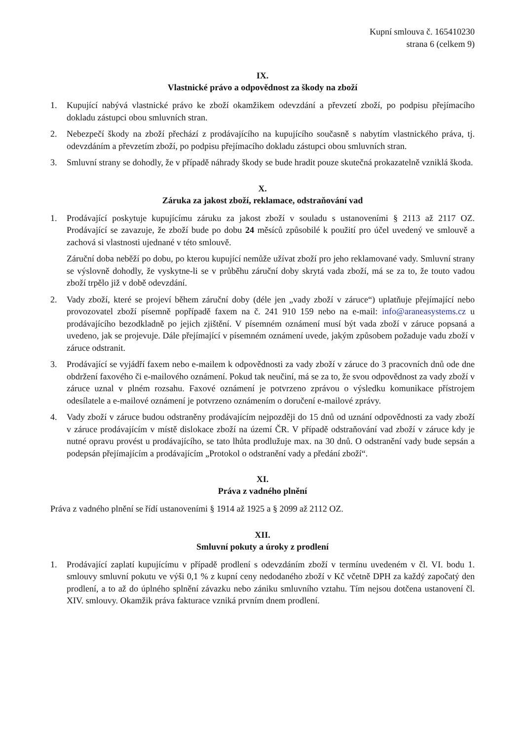Kupní smlouva č. 165410230
strana 6 (celkem 9)
IX.
Vlastnické právo a odpovědnost za škody na zboží
1. Kupující nabývá vlastnické právo ke zboží okamžikem odevzdání a převzetí zboží, po podpisu přejímacího dokladu zástupci obou smluvních stran.
2. Nebezpečí škody na zboží přechází z prodávajícího na kupujícího současně s nabytím vlastnického práva, tj. odevzdáním a převzetím zboží, po podpisu přejímacího dokladu zástupci obou smluvních stran.
3. Smluvní strany se dohodly, že v případě náhrady škody se bude hradit pouze skutečná prokazatelně vzniklá škoda.
X.
Záruka za jakost zboží, reklamace, odstraňování vad
1. Prodávající poskytuje kupujícímu záruku za jakost zboží v souladu s ustanoveními § 2113 až 2117 OZ. Prodávající se zavazuje, že zboží bude po dobu 24 měsíců způsobilé k použití pro účel uvedený ve smlouvě a zachová si vlastnosti ujednané v této smlouvě.
Záruční doba neběží po dobu, po kterou kupující nemůže užívat zboží pro jeho reklamované vady. Smluvní strany se výslovně dohodly, že vyskytne-li se v průběhu záruční doby skrytá vada zboží, má se za to, že touto vadou zboží trpělo již v době odevzdání.
2. Vady zboží, které se projeví během záruční doby (déle jen „vady zboží v záruce“) uplatňuje přejímající nebo provozovatel zboží písemně popřípadě faxem na č. 241 910 159 nebo na e-mail: info@araneasystems.cz u prodávajícího bezodkladně po jejich zjištění. V písemném oznámení musí být vada zboží v záruce popsaná a uvedeno, jak se projevuje. Dále přejímající v písemném oznámení uvede, jakým způsobem požaduje vadu zboží v záruce odstranit.
3. Prodávající se vyjádří faxem nebo e-mailem k odpovědnosti za vady zboží v záruce do 3 pracovních dnů ode dne obdržení faxového či e-mailového oznámení. Pokud tak neučiní, má se za to, že svou odpovědnost za vady zboží v záruce uznal v plném rozsahu. Faxové oznámení je potvrzeno zprávou o výsledku komunikace přístrojem odesílatele a e-mailové oznámení je potvrzeno oznámením o doručení e-mailové zprávy.
4. Vady zboží v záruce budou odstraněny prodávajícím nejpozději do 15 dnů od uznání odpovědnosti za vady zboží v záruce prodávajícím v místě dislokace zboží na území ČR. V případě odstraňování vad zboží v záruce kdy je nutné opravu provést u prodávajícího, se tato lhůta prodlužuje max. na 30 dnů. O odstranění vady bude sepsán a podepsán přejímajícím a prodávajícím „Protokol o odstranění vady a předání zboží“.
XI.
Práva z vadného plnění
Práva z vadného plnění se řídí ustanoveními § 1914 až 1925 a § 2099 až 2112 OZ.
XII.
Smluvní pokuty a úroky z prodlení
1. Prodávající zaplatí kupujícímu v případě prodlení s odevzdáním zboží v termínu uvedeném v čl. VI. bodu 1. smlouvy smluvní pokutu ve výši 0,1 % z kupní ceny nedodaného zboží v Kč včetně DPH za každý započatý den prodlení, a to až do úplného splnění závazku nebo zániku smluvního vztahu. Tím nejsou dotčena ustanovení čl. XIV. smlouvy. Okamžik práva fakturace vzniká prvním dnem prodlení.